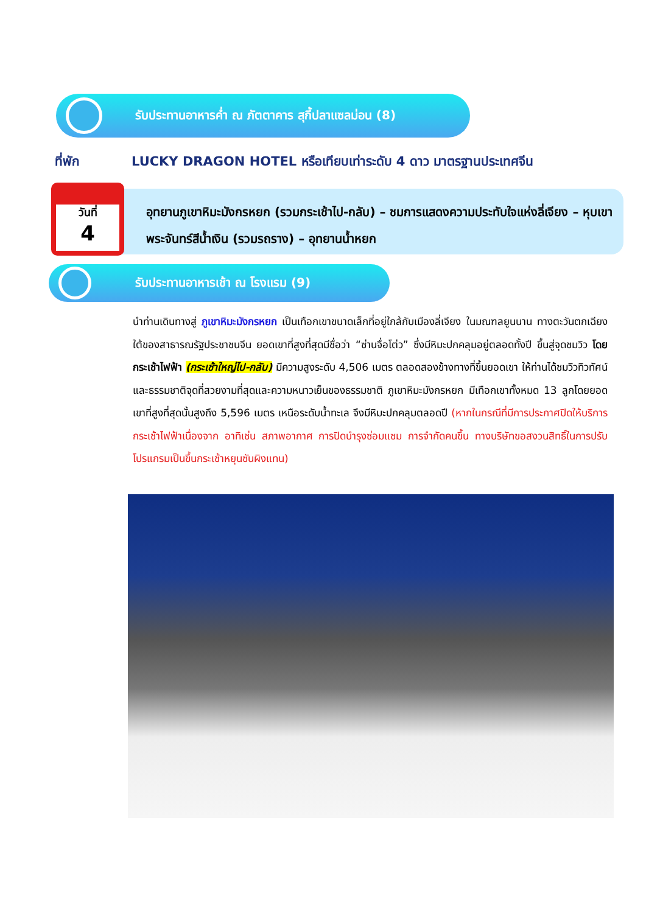รับประทานอาหารค่ำ ณ ภัตตาคาร สุกี้ปลาแซลม่อน (8)
ที่พัก
LUCKY DRAGON HOTEL หรือเทียบเท่าระดับ 4 ดาว มาตรฐานประเทศจีน
วันที่
4
อุทยานภูเขาหิมะมังกรหยก (รวมกระเช้าไป-กลับ) – ชมการแสดงความประทับใจแห่งลี่เจียง – หุบเขาพระจันทร์สีน้ำเงิน (รวมรถราง) – อุทยานน้ำหยก
รับประทานอาหารเช้า ณ โรงแรม (9)
นำท่านเดินทางสู่ ภูเขาหิมะมังกรหยก เป็นเทือกเขาขนาดเล็กที่อยู่ใกล้กับเมืองลี่เจียง ในมณฑลยูนนาน ทางตะวันตกเฉียงใต้ของสาธารณรัฐประชาชนจีน ยอดเขาที่สูงที่สุดมีชื่อว่า “ซ่านจื่อโต่ว” ซึ่งมีหิมะปกคลุมอยู่ตลอดทั้งปี ขึ้นสู่จุดชมวิว โดยกระเช้าไฟฟ้า (กระเช้าใหญ่ไป-กลับ) มีความสูงระดับ 4,506 เมตร ตลอดสองข้างทางที่ขึ้นยอดเขา ให้ท่านได้ชมวิวทิวทัศน์และธรรมชาติจุดที่สวยงามที่สุดและความหนาวเย็นของธรรมชาติ ภูเขาหิมะมังกรหยก มีเทือกเขาทั้งหมด 13 ลูกโดยยอดเขาที่สูงที่สุดนั้นสูงถึง 5,596 เมตร เหนือระดับน้ำทะเล จึงมีหิมะปกคลุมตลอดปี (หากในกรณีที่มีการประกาศปิดให้บริการกระเช้าไฟฟ้าเนื่องจาก อาทิเช่น สภาพอากาศ การปิดบำรุงซ่อมแซม การจำกัดคนขึ้น ทางบริษัทขอสงวนสิทธิ์ในการปรับโปรแกรมเป็นขึ้นกระเช้าหยุนซันผิงแทน)